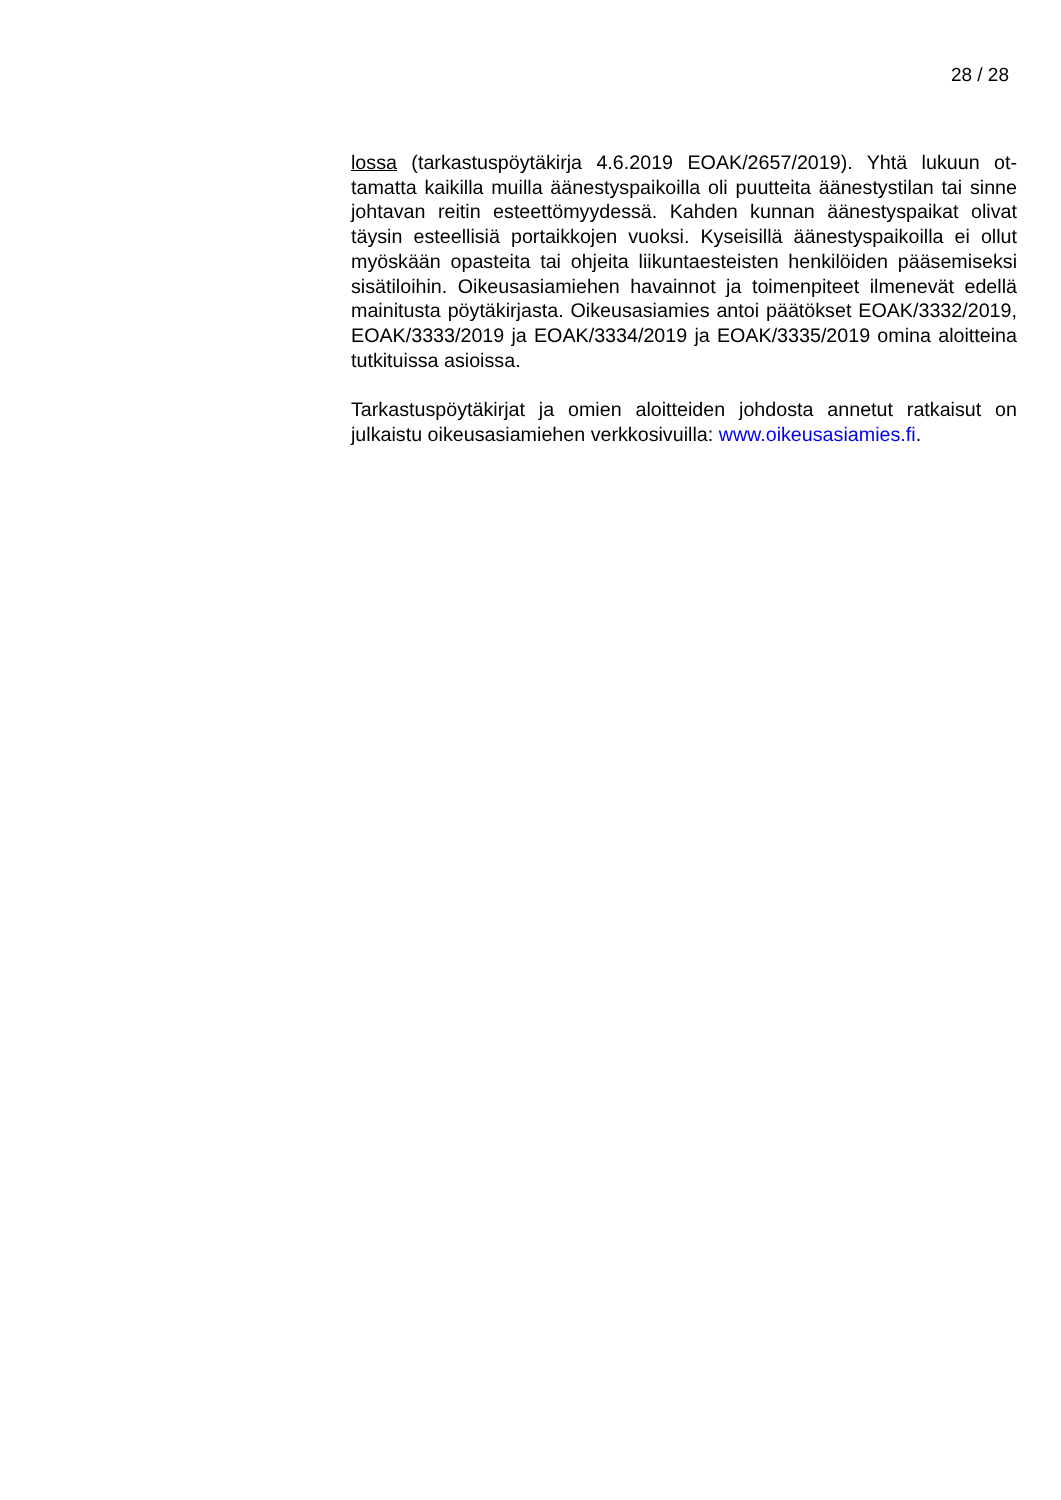28 / 28
lossa (tarkastuspöytäkirja 4.6.2019 EOAK/2657/2019). Yhtä lukuun ot­tamatta kaikilla muilla äänestyspaikoilla oli puutteita äänestystilan tai sinne johtavan reitin esteettömyydessä. Kahden kunnan äänestyspai­kat olivat täysin esteellisiä portaikkojen vuoksi. Kyseisillä äänestyspai­koilla ei ollut myöskään opasteita tai ohjeita liikuntaesteisten henkilöi­den pääsemiseksi sisätiloihin. Oikeusasiamiehen havainnot ja toimen­piteet ilmenevät edellä mainitusta pöytäkirjasta. Oikeusasiamies antoi päätökset EOAK/3332/2019, EOAK/3333/2019 ja EOAK/3334/2019 ja EOAK/3335/2019 omina aloitteina tutkituissa asioissa.
Tarkastuspöytäkirjat ja omien aloitteiden johdosta annetut ratkaisut on julkaistu oikeusasiamiehen verkkosivuilla: www.oikeusasiamies.fi.